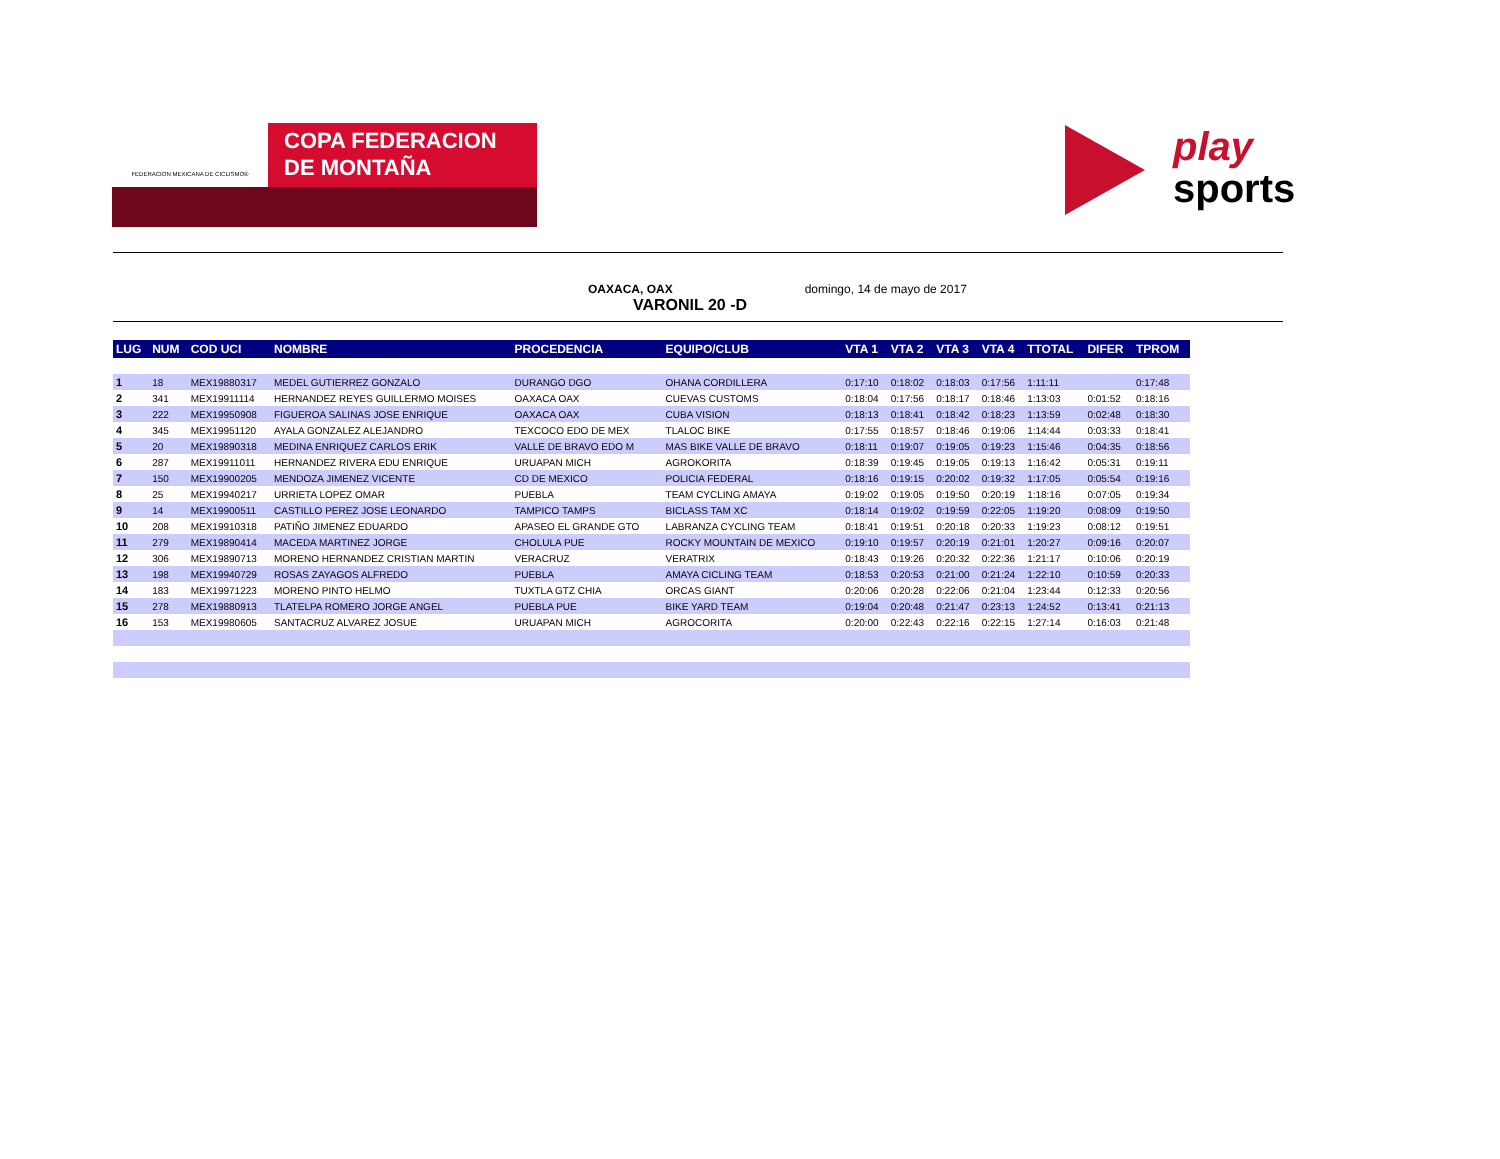FEDERACION MEXICANA DE CICLISMO®
COPA FEDERACION
DE MONTAÑA
play
sports
OAXACA, OAX domingo, 14 de mayo de 2017
VARONIL 20 -D
| LUG | NUM | COD UCI | NOMBRE | PROCEDENCIA | EQUIPO/CLUB | VTA 1 | VTA 2 | VTA 3 | VTA 4 | TTOTAL | DIFER | TPROM |
| --- | --- | --- | --- | --- | --- | --- | --- | --- | --- | --- | --- | --- |
| 1 | 18 | MEX19880317 | MEDEL GUTIERREZ GONZALO | DURANGO DGO | OHANA CORDILLERA | 0:17:10 | 0:18:02 | 0:18:03 | 0:17:56 | 1:11:11 | | 0:17:48 |
| 2 | 341 | MEX19911114 | HERNANDEZ REYES GUILLERMO MOISES | OAXACA OAX | CUEVAS CUSTOMS | 0:18:04 | 0:17:56 | 0:18:17 | 0:18:46 | 1:13:03 | 0:01:52 | 0:18:16 |
| 3 | 222 | MEX19950908 | FIGUEROA SALINAS JOSE ENRIQUE | OAXACA OAX | CUBA VISION | 0:18:13 | 0:18:41 | 0:18:42 | 0:18:23 | 1:13:59 | 0:02:48 | 0:18:30 |
| 4 | 345 | MEX19951120 | AYALA GONZALEZ ALEJANDRO | TEXCOCO EDO DE MEX | TLALOC BIKE | 0:17:55 | 0:18:57 | 0:18:46 | 0:19:06 | 1:14:44 | 0:03:33 | 0:18:41 |
| 5 | 20 | MEX19890318 | MEDINA ENRIQUEZ CARLOS ERIK | VALLE DE BRAVO EDO M | MAS BIKE VALLE DE BRAVO | 0:18:11 | 0:19:07 | 0:19:05 | 0:19:23 | 1:15:46 | 0:04:35 | 0:18:56 |
| 6 | 287 | MEX19911011 | HERNANDEZ RIVERA EDU ENRIQUE | URUAPAN MICH | AGROKORITA | 0:18:39 | 0:19:45 | 0:19:05 | 0:19:13 | 1:16:42 | 0:05:31 | 0:19:11 |
| 7 | 150 | MEX19900205 | MENDOZA JIMENEZ VICENTE | CD DE MEXICO | POLICIA FEDERAL | 0:18:16 | 0:19:15 | 0:20:02 | 0:19:32 | 1:17:05 | 0:05:54 | 0:19:16 |
| 8 | 25 | MEX19940217 | URRIETA LOPEZ OMAR | PUEBLA | TEAM CYCLING AMAYA | 0:19:02 | 0:19:05 | 0:19:50 | 0:20:19 | 1:18:16 | 0:07:05 | 0:19:34 |
| 9 | 14 | MEX19900511 | CASTILLO PEREZ JOSE LEONARDO | TAMPICO TAMPS | BICLASS TAM XC | 0:18:14 | 0:19:02 | 0:19:59 | 0:22:05 | 1:19:20 | 0:08:09 | 0:19:50 |
| 10 | 208 | MEX19910318 | PATIÑO JIMENEZ EDUARDO | APASEO EL GRANDE GTO | LABRANZA CYCLING TEAM | 0:18:41 | 0:19:51 | 0:20:18 | 0:20:33 | 1:19:23 | 0:08:12 | 0:19:51 |
| 11 | 279 | MEX19890414 | MACEDA MARTINEZ JORGE | CHOLULA PUE | ROCKY MOUNTAIN DE MEXICO | 0:19:10 | 0:19:57 | 0:20:19 | 0:21:01 | 1:20:27 | 0:09:16 | 0:20:07 |
| 12 | 306 | MEX19890713 | MORENO HERNANDEZ CRISTIAN MARTIN | VERACRUZ | VERATRIX | 0:18:43 | 0:19:26 | 0:20:32 | 0:22:36 | 1:21:17 | 0:10:06 | 0:20:19 |
| 13 | 198 | MEX19940729 | ROSAS ZAYAGOS ALFREDO | PUEBLA | AMAYA CICLING TEAM | 0:18:53 | 0:20:53 | 0:21:00 | 0:21:24 | 1:22:10 | 0:10:59 | 0:20:33 |
| 14 | 183 | MEX19971223 | MORENO PINTO HELMO | TUXTLA GTZ CHIA | ORCAS GIANT | 0:20:06 | 0:20:28 | 0:22:06 | 0:21:04 | 1:23:44 | 0:12:33 | 0:20:56 |
| 15 | 278 | MEX19880913 | TLATELPA ROMERO JORGE ANGEL | PUEBLA PUE | BIKE YARD TEAM | 0:19:04 | 0:20:48 | 0:21:47 | 0:23:13 | 1:24:52 | 0:13:41 | 0:21:13 |
| 16 | 153 | MEX19980605 | SANTACRUZ ALVAREZ JOSUE | URUAPAN MICH | AGROCORITA | 0:20:00 | 0:22:43 | 0:22:16 | 0:22:15 | 1:27:14 | 0:16:03 | 0:21:48 |